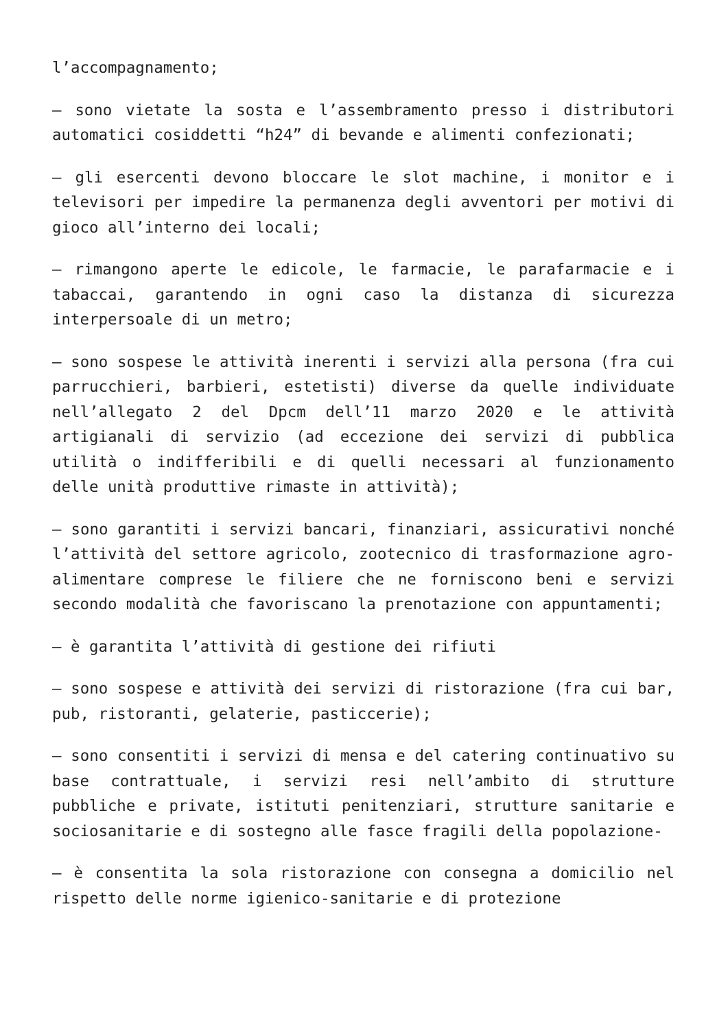l’accompagnamento;
– sono vietate la sosta e l’assembramento presso i distributori automatici cosiddetti “h24” di bevande e alimenti confezionati;
– gli esercenti devono bloccare le slot machine, i monitor e i televisori per impedire la permanenza degli avventori per motivi di gioco all’interno dei locali;
– rimangono aperte le edicole, le farmacie, le parafarmacie e i tabaccai, garantendo in ogni caso la distanza di sicurezza interpersoale di un metro;
– sono sospese le attività inerenti i servizi alla persona (fra cui parrucchieri, barbieri, estetisti) diverse da quelle individuate nell’allegato 2 del Dpcm dell’11 marzo 2020 e le attività artigianali di servizio (ad eccezione dei servizi di pubblica utilità o indifferibili e di quelli necessari al funzionamento delle unità produttive rimaste in attività);
– sono garantiti i servizi bancari, finanziari, assicurativi nonché l’attività del settore agricolo, zootecnico di trasformazione agro-alimentare comprese le filiere che ne forniscono beni e servizi secondo modalità che favoriscano la prenotazione con appuntamenti;
– è garantita l’attività di gestione dei rifiuti
– sono sospese e attività dei servizi di ristorazione (fra cui bar, pub, ristoranti, gelaterie, pasticcerie);
– sono consentiti i servizi di mensa e del catering continuativo su base contrattuale, i servizi resi nell’ambito di strutture pubbliche e private, istituti penitenziari, strutture sanitarie e sociosanitarie e di sostegno alle fasce fragili della popolazione-
– è consentita la sola ristorazione con consegna a domicilio nel rispetto delle norme igienico-sanitarie e di protezione